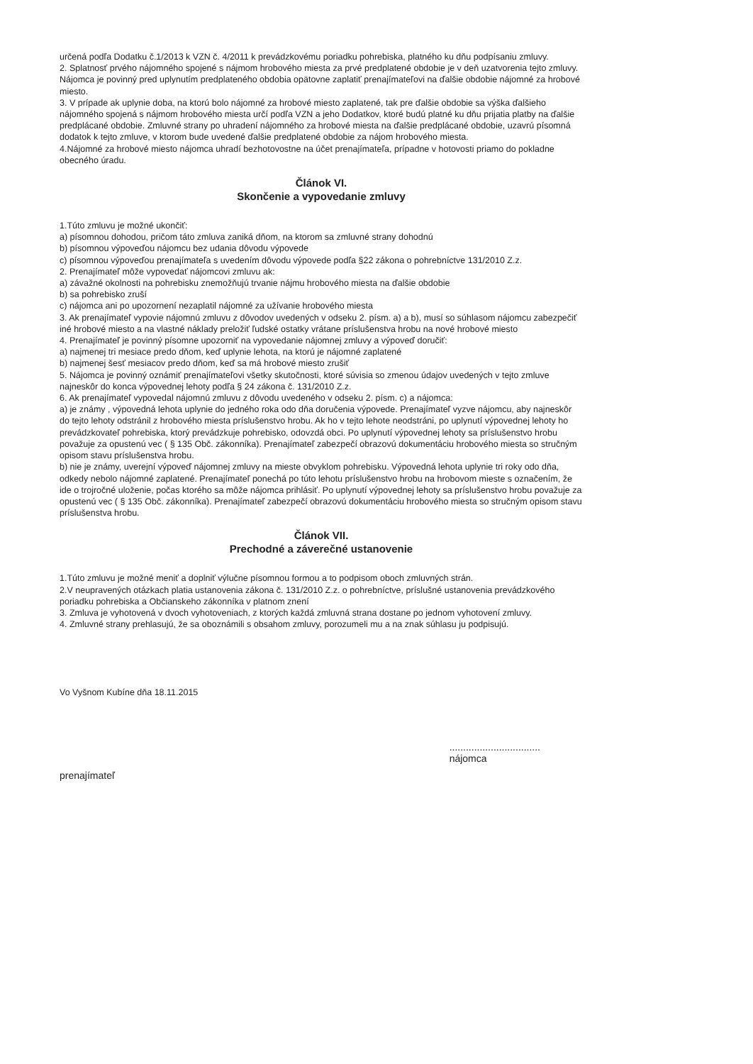určená podľa Dodatku č.1/2013 k VZN č. 4/2011 k prevádzkovému poriadku pohrebiska, platného ku dňu podpísaniu zmluvy.
2. Splatnosť prvého nájomného spojené s nájmom hrobového miesta za prvé predplatené obdobie je v deň uzatvorenia tejto zmluvy. Nájomca je povinný pred uplynutím predplateného obdobia opätovne zaplatiť prenajímateľovi na ďalšie obdobie nájomné za hrobové miesto.
3. V prípade ak uplynie doba, na ktorú bolo nájomné za hrobové miesto zaplatené, tak pre ďalšie obdobie sa výška ďalšieho nájomného spojená s nájmom hrobového miesta určí podľa VZN a jeho Dodatkov, ktoré budú platné ku dňu prijatia platby na ďalšie predplácané obdobie. Zmluvné strany po uhradení nájomného za hrobové miesta na ďalšie predplácané obdobie, uzavrú písomná dodatok k tejto zmluve, v ktorom bude uvedené ďalšie predplatené obdobie za nájom hrobového miesta.
4.Nájomné za hrobové miesto nájomca uhradí bezhotovostne na účet prenajímateľa, prípadne v hotovosti priamo do pokladne obecného úradu.
Článok VI.
Skončenie a vypovedanie zmluvy
1.Túto zmluvu je možné ukončiť:
a) písomnou dohodou, pričom táto zmluva zaniká dňom, na ktorom sa zmluvné strany dohodnú
b) písomnou výpoveďou nájomcu bez udania dôvodu výpovede
c) písomnou výpoveďou prenajímateľa s uvedením dôvodu výpovede podľa §22 zákona o pohrebníctve 131/2010 Z.z.
2. Prenajímateľ môže vypovedať nájomcovi zmluvu ak:
a) závažné okolnosti na pohrebisku znemožňujú trvanie nájmu hrobového miesta na ďalšie obdobie
b) sa pohrebisko zruší
c) nájomca ani po upozornení nezaplatil nájomné za užívanie hrobového miesta
3. Ak prenajímateľ vypovie nájomnú zmluvu z dôvodov uvedených v odseku 2. písm. a) a b), musí so súhlasom nájomcu zabezpečiť iné hrobové miesto a na vlastné náklady preložiť ľudské ostatky vrátane príslušenstva hrobu na nové hrobové miesto
4. Prenajímateľ je povinný písomne upozorniť na vypovedanie nájomnej zmluvy a výpoveď doručiť:
a) najmenej tri mesiace predo dňom, keď uplynie lehota, na ktorú je nájomné zaplatené
b) najmenej šesť mesiacov predo dňom, keď sa má hrobové miesto zrušiť
5. Nájomca je povinný oznámiť prenajímateľovi všetky skutočnosti, ktoré súvisia so zmenou údajov uvedených v tejto zmluve najneskôr do konca výpovednej lehoty podľa § 24 zákona č. 131/2010 Z.z.
6. Ak prenajímateľ vypovedal nájomnú zmluvu z dôvodu uvedeného v odseku 2. písm. c) a nájomca:
a) je známy , výpovedná lehota uplynie do jedného roka odo dňa doručenia výpovede. Prenajímateľ vyzve nájomcu, aby najneskôr do tejto lehoty odstránil z hrobového miesta príslušenstvo hrobu. Ak ho v tejto lehote neodstráni, po uplynutí výpovednej lehoty ho prevádzkovateľ pohrebiska, ktorý prevádzkuje pohrebisko, odovzdá obci. Po uplynutí výpovednej lehoty sa príslušenstvo hrobu považuje za opustenú vec ( § 135 Obč. zákonníka). Prenajímateľ zabezpečí obrazovú dokumentáciu hrobového miesta so stručným opisom stavu príslušenstva hrobu.
b) nie je známy, uverejní výpoveď nájomnej zmluvy na mieste obvyklom pohrebisku. Výpovedná lehota uplynie tri roky odo dňa, odkedy nebolo nájomné zaplatené. Prenajímateľ ponechá po túto lehotu príslušenstvo hrobu na hrobovom mieste s označením, že ide o trojročné uloženie, počas ktorého sa môže nájomca prihlásiť. Po uplynutí výpovednej lehoty sa príslušenstvo hrobu považuje za opustenú vec ( § 135 Obč. zákonníka). Prenajímateľ zabezpečí obrazovú dokumentáciu hrobového miesta so stručným opisom stavu príslušenstva hrobu.
Článok VII.
Prechodné a záverečné ustanovenie
1.Túto zmluvu je možné meniť a doplniť výlučne písomnou formou a to podpisom oboch zmluvných strán.
2.V neupravených otázkach platia ustanovenia zákona č. 131/2010 Z.z. o pohrebníctve, príslušné ustanovenia prevádzkového poriadku pohrebiska a Občianskeho zákonníka v platnom znení
3. Zmluva je vyhotovená v dvoch vyhotoveniach, z ktorých každá zmluvná strana dostane po jednom vyhotovení zmluvy.
4. Zmluvné strany prehlasujú, že sa oboznámili s obsahom zmluvy, porozumeli mu a na znak súhlasu ju podpisujú.
Vo Vyšnom Kubíne dňa 18.11.2015
prenajímateľ.................................
nájomca